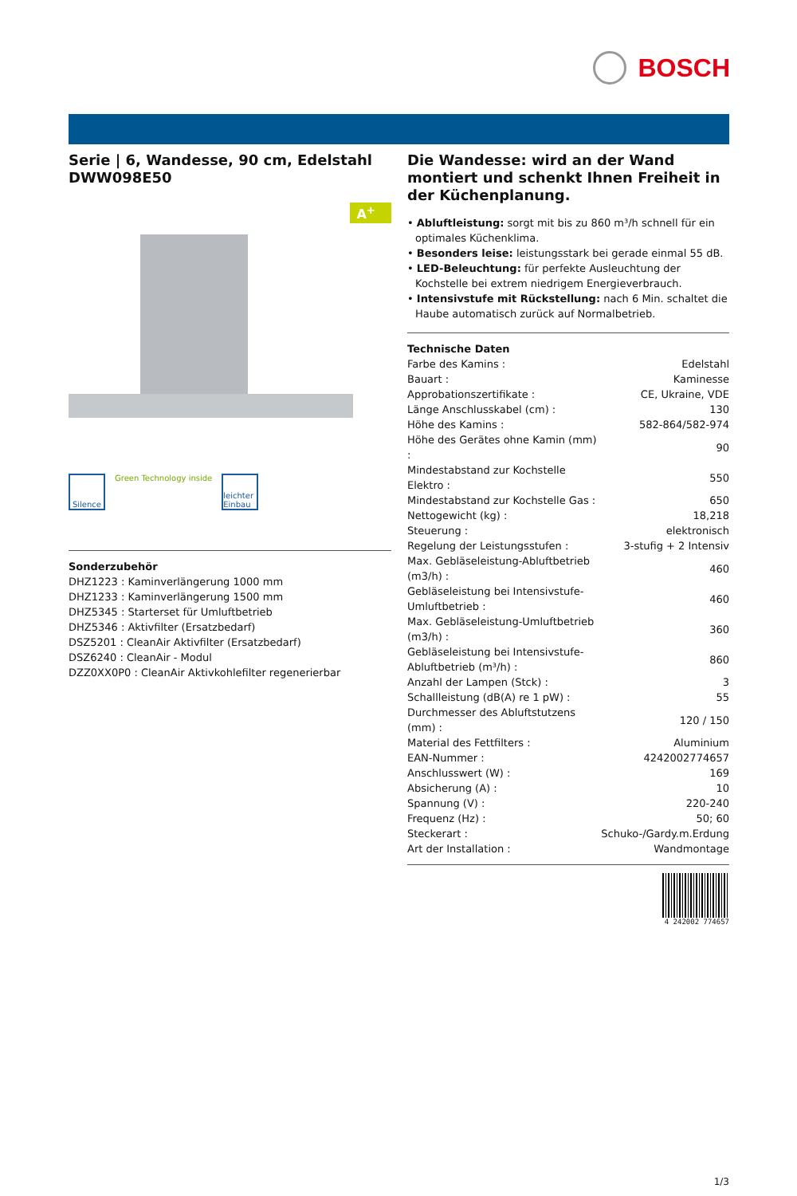BOSCH
Serie | 6, Wandesse, 90 cm, Edelstahl DWW098E50
A<sup>+</sup>
Silence
Green Technology inside
leichter Einbau
Sonderzubehör
DHZ1223 : Kaminverlängerung 1000 mm
DHZ1233 : Kaminverlängerung 1500 mm
DHZ5345 : Starterset für Umluftbetrieb
DHZ5346 : Aktivfilter (Ersatzbedarf)
DSZ5201 : CleanAir Aktivfilter (Ersatzbedarf)
DSZ6240 : CleanAir - Modul
DZZ0XX0P0 : CleanAir Aktivkohlefilter regenerierbar
Die Wandesse: wird an der Wand montiert und schenkt Ihnen Freiheit in der Küchenplanung.
• Abluftleistung: sorgt mit bis zu 860 m³/h schnell für ein optimales Küchenklima.
• Besonders leise: leistungsstark bei gerade einmal 55 dB.
• LED-Beleuchtung: für perfekte Ausleuchtung der Kochstelle bei extrem niedrigem Energieverbrauch.
• Intensivstufe mit Rückstellung: nach 6 Min. schaltet die Haube automatisch zurück auf Normalbetrieb.
Technische Daten
| Farbe des Kamins : | Edelstahl |
| Bauart : | Kaminesse |
| Approbationszertifikate : | CE, Ukraine, VDE |
| Länge Anschlusskabel (cm) : | 130 |
| Höhe des Kamins : | 582-864/582-974 |
| Höhe des Gerätes ohne Kamin (mm) : | 90 |
| Mindestabstand zur Kochstelle Elektro : | 550 |
| Mindestabstand zur Kochstelle Gas : | 650 |
| Nettogewicht (kg) : | 18,218 |
| Steuerung : | elektronisch |
| Regelung der Leistungsstufen : | 3-stufig + 2 Intensiv |
| Max. Gebläseleistung-Abluftbetrieb (m3/h) : | 460 |
| Gebläseleistung bei Intensivstufe-Umluftbetrieb : | 460 |
| Max. Gebläseleistung-Umluftbetrieb (m3/h) : | 360 |
| Gebläseleistung bei Intensivstufe-Abluftbetrieb (m³/h) : | 860 |
| Anzahl der Lampen (Stck) : | 3 |
| Schallleistung (dB(A) re 1 pW) : | 55 |
| Durchmesser des Abluftstutzens (mm) : | 120 / 150 |
| Material des Fettfilters : | Aluminium |
| EAN-Nummer : | 4242002774657 |
| Anschlusswert (W) : | 169 |
| Absicherung (A) : | 10 |
| Spannung (V) : | 220-240 |
| Frequenz (Hz) : | 50; 60 |
| Steckerart : | Schuko-/Gardy.m.Erdung |
| Art der Installation : | Wandmontage |
4 242002 774657
1/3